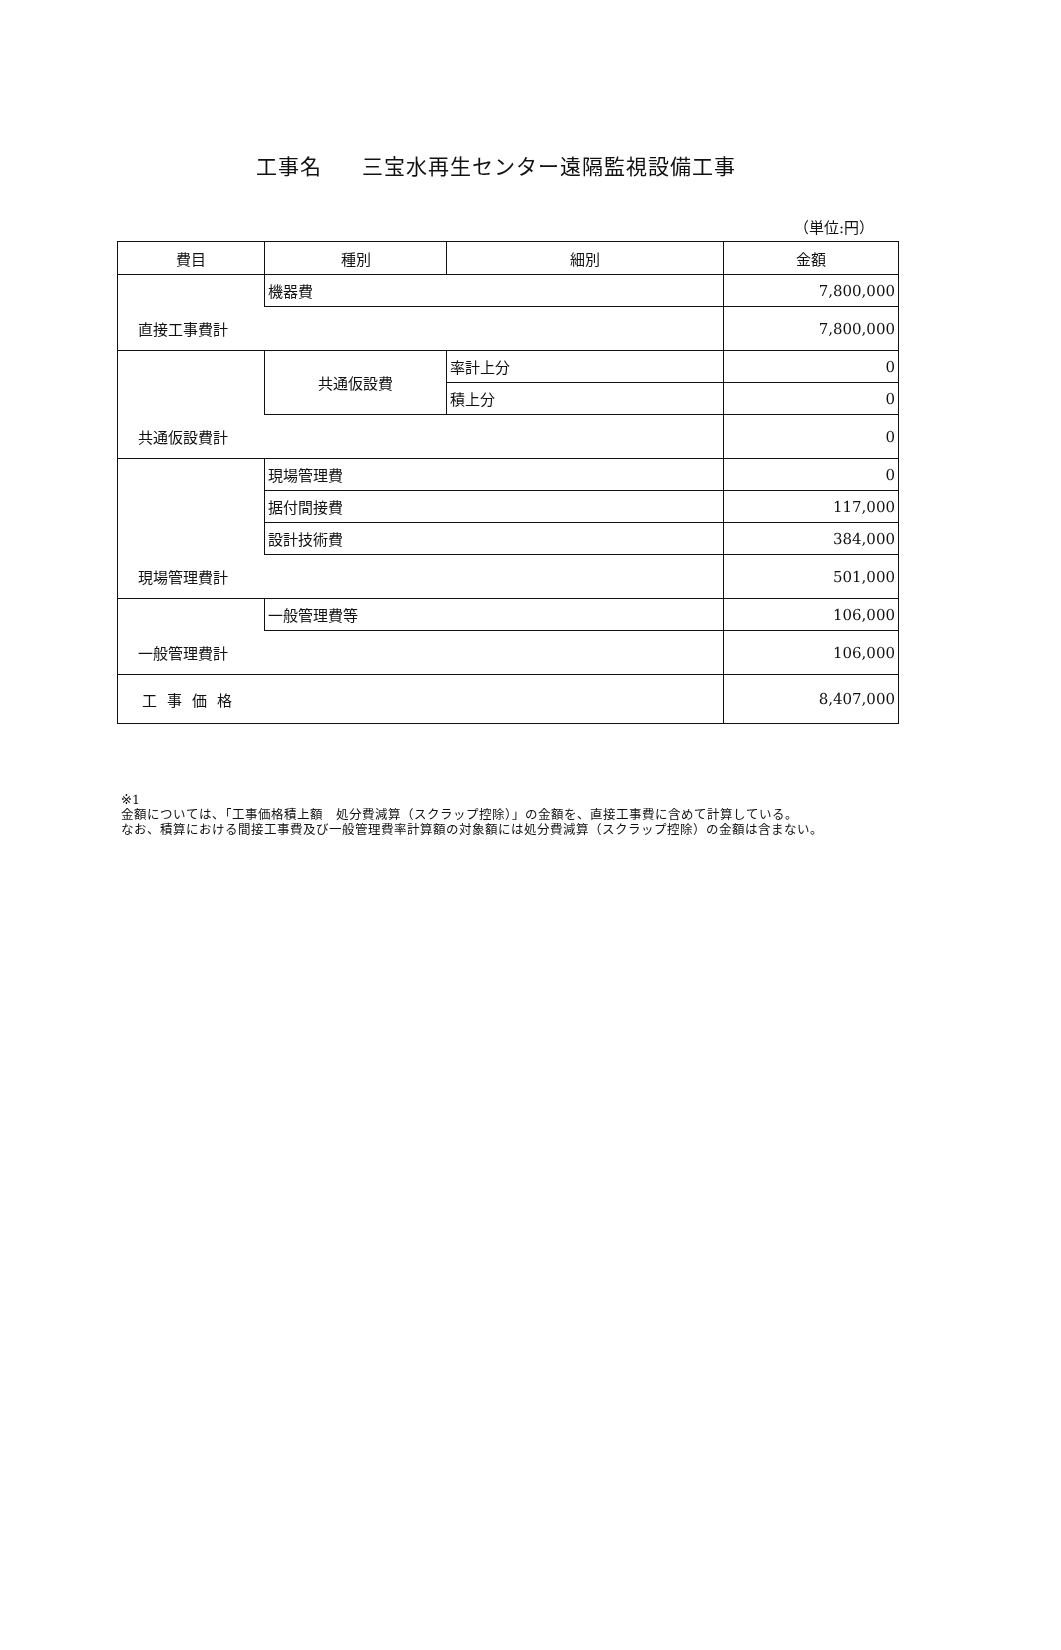工事名 三宝水再生センター遠隔監視設備工事
（単位:円）
| 費目 | 種別 | 細別 | 金額 |
| --- | --- | --- | --- |
| | 機器費 | | 7,800,000 |
| 直接工事費計 | | | 7,800,000 |
| | 共通仮設費 | 率計上分 | 0 |
| | | 積上分 | 0 |
| 共通仮設費計 | | | 0 |
| | 現場管理費 | | 0 |
| | 据付間接費 | | 117,000 |
| | 設計技術費 | | 384,000 |
| 現場管理費計 | | | 501,000 |
| | 一般管理費等 | | 106,000 |
| 一般管理費計 | | | 106,000 |
| 工事価格 | | | 8,407,000 |
※1
金額については、「工事価格積上額　処分費減算（スクラップ控除）」の金額を、直接工事費に含めて計算している。
なお、積算における間接工事費及び一般管理費率計算額の対象額には処分費減算（スクラップ控除）の金額は含まない。